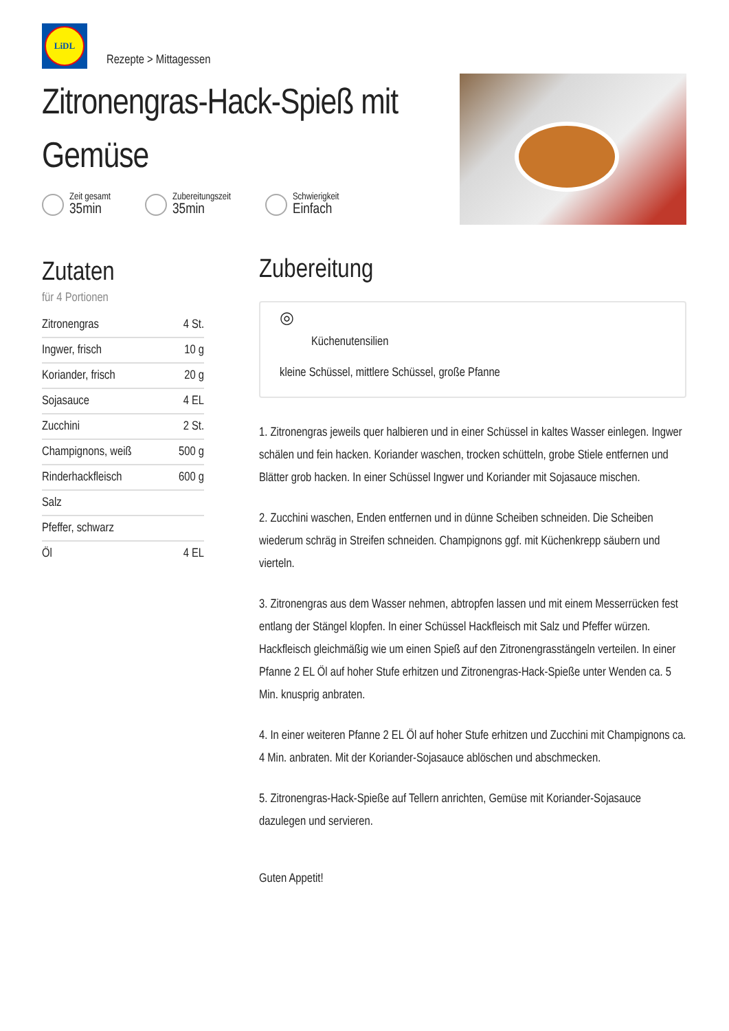LiDL
Rezepte > Mittagessen
Zitronengras-Hack-Spieß mit Gemüse
Zeit gesamt 35min
Zubereitungszeit 35min
Schwierigkeit Einfach
Zutaten
für 4 Portionen
| Zitronengras | 4 St. |
| Ingwer, frisch | 10 g |
| Koriander, frisch | 20 g |
| Sojasauce | 4 EL |
| Zucchini | 2 St. |
| Champignons, weiß | 500 g |
| Rinderhackfleisch | 600 g |
| Salz | |
| Pfeffer, schwarz | |
| Öl | 4 EL |
Zubereitung
◎
Küchenutensilien
kleine Schüssel, mittlere Schüssel, große Pfanne
1. Zitronengras jeweils quer halbieren und in einer Schüssel in kaltes Wasser einlegen. Ingwer schälen und fein hacken. Koriander waschen, trocken schütteln, grobe Stiele entfernen und Blätter grob hacken. In einer Schüssel Ingwer und Koriander mit Sojasauce mischen.
2. Zucchini waschen, Enden entfernen und in dünne Scheiben schneiden. Die Scheiben wiederum schräg in Streifen schneiden. Champignons ggf. mit Küchenkrepp säubern und vierteln.
3. Zitronengras aus dem Wasser nehmen, abtropfen lassen und mit einem Messerrücken fest entlang der Stängel klopfen. In einer Schüssel Hackfleisch mit Salz und Pfeffer würzen. Hackfleisch gleichmäßig wie um einen Spieß auf den Zitronengrasstängeln verteilen. In einer Pfanne 2 EL Öl auf hoher Stufe erhitzen und Zitronengras-Hack-Spieße unter Wenden ca. 5 Min. knusprig anbraten.
4. In einer weiteren Pfanne 2 EL Öl auf hoher Stufe erhitzen und Zucchini mit Champignons ca. 4 Min. anbraten. Mit der Koriander-Sojasauce ablöschen und abschmecken.
5. Zitronengras-Hack-Spieße auf Tellern anrichten, Gemüse mit Koriander-Sojasauce dazulegen und servieren.
Guten Appetit!